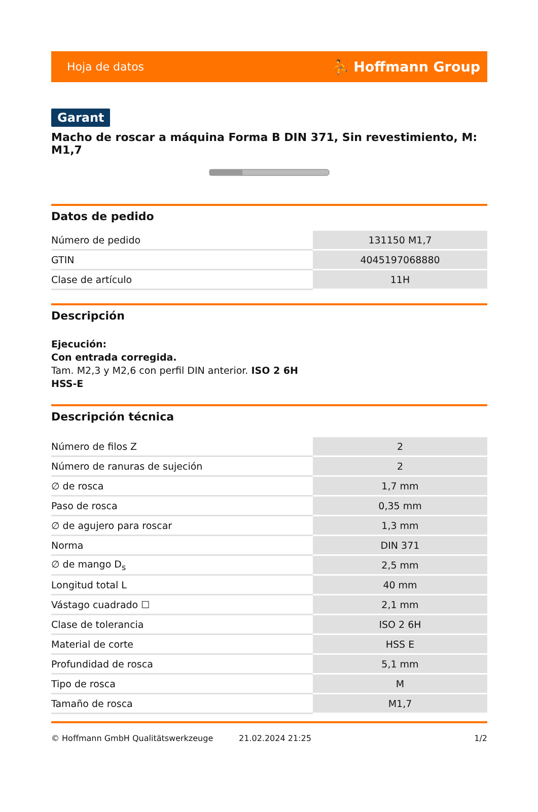Hoja de datos ⛹ Hoffmann Group
Garant
Macho de roscar a máquina Forma B DIN 371, Sin revestimiento, M: M1,7
Datos de pedido
| Número de pedido | 131150 M1,7 |
| GTIN | 4045197068880 |
| Clase de artículo | 11H |
Descripción
Ejecución:
Con entrada corregida.
Tam. M2,3 y M2,6 con perfil DIN anterior. ISO 2 6H
HSS-E
Descripción técnica
| Número de filos Z | 2 |
| Número de ranuras de sujeción | 2 |
| ∅ de rosca | 1,7 mm |
| Paso de rosca | 0,35 mm |
| ∅ de agujero para roscar | 1,3 mm |
| Norma | DIN 371 |
| ∅ de mango D<sub>s</sub> | 2,5 mm |
| Longitud total L | 40 mm |
| Vástago cuadrado ☐ | 2,1 mm |
| Clase de tolerancia | ISO 2 6H |
| Material de corte | HSS E |
| Profundidad de rosca | 5,1 mm |
| Tipo de rosca | M |
| Tamaño de rosca | M1,7 |
© Hoffmann GmbH Qualitätswerkzeuge 21.02.2024 21:25 1/2